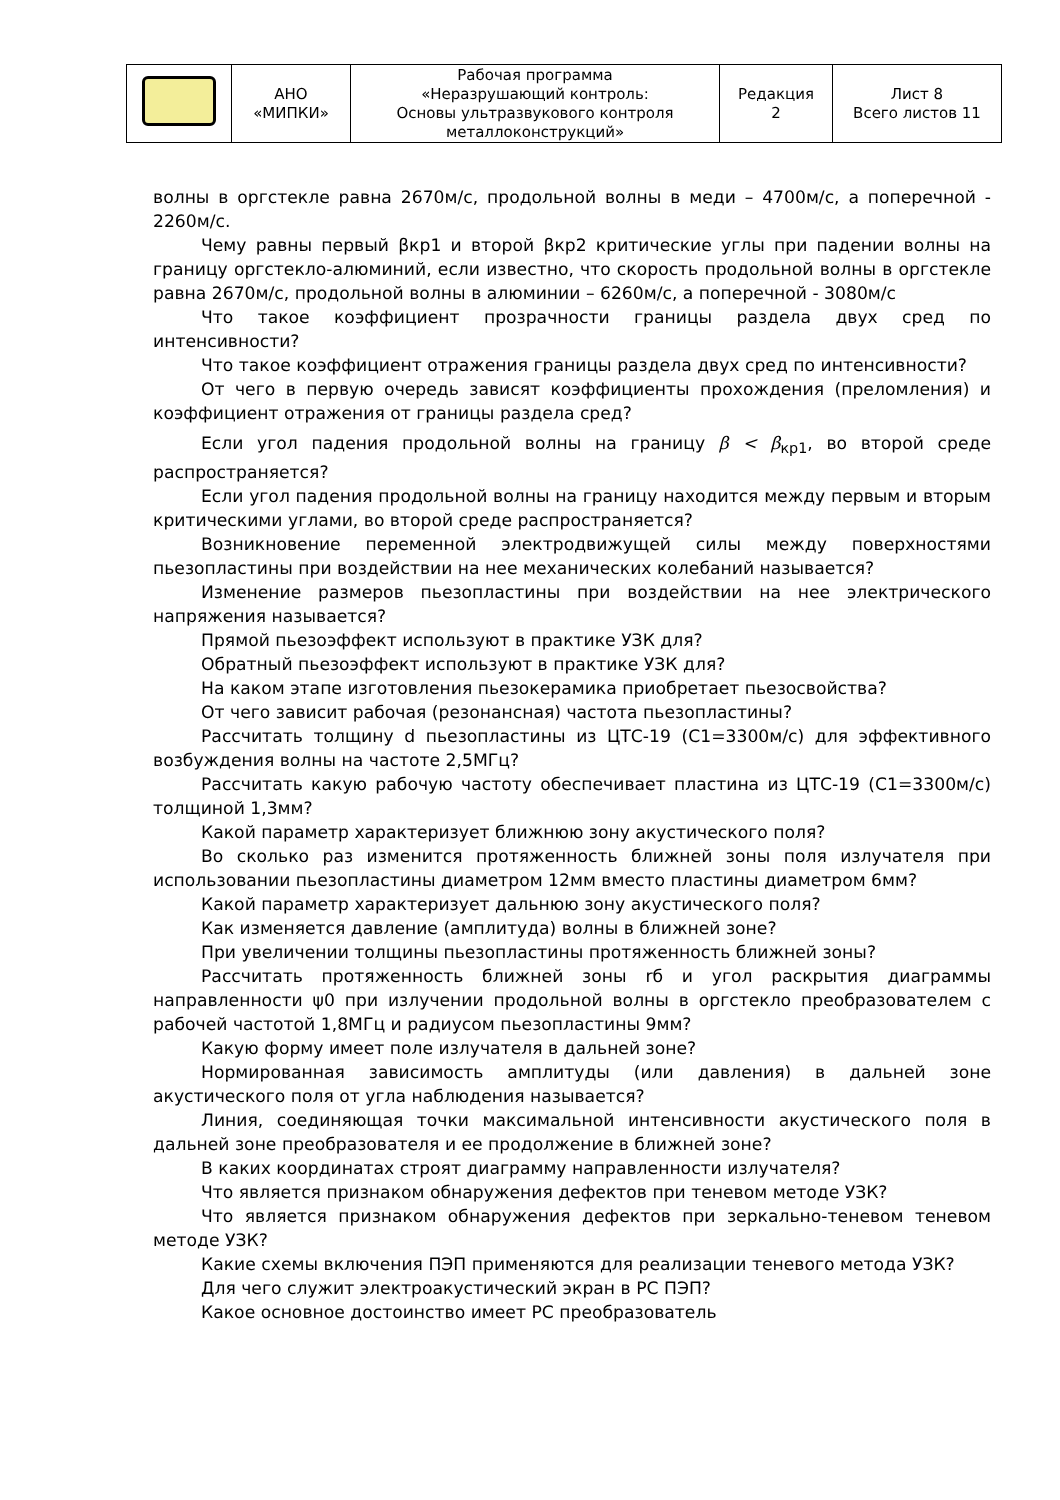| | АНО «МИПКИ» | Рабочая программа «Неразрушающий контроль: Основы ультразвукового контроля металлоконструкций» | Редакция 2 | Лист 8 Всего листов 11 |
волны в оргстекле равна 2670м/с, продольной волны в меди – 4700м/с, а поперечной - 2260м/с.
Чему равны первый βкр1 и второй βкр2 критические углы при падении волны на границу оргстекло-алюминий, если известно, что скорость продольной волны в оргстекле равна 2670м/с, продольной волны в алюминии – 6260м/с, а поперечной - 3080м/с
Что такое коэффициент прозрачности границы раздела двух сред по интенсивности?
Что такое коэффициент отражения границы раздела двух сред по интенсивности?
От чего в первую очередь зависят коэффициенты прохождения (преломления) и коэффициент отражения от границы раздела сред?
Если угол падения продольной волны на границу β < β<sub>кр1</sub>, во второй среде распространяется?
Если угол падения продольной волны на границу находится между первым и вторым критическими углами, во второй среде распространяется?
Возникновение переменной электродвижущей силы между поверхностями пьезопластины при воздействии на нее механических колебаний называется?
Изменение размеров пьезопластины при воздействии на нее электрического напряжения называется?
Прямой пьезоэффект используют в практике УЗК для?
Обратный пьезоэффект используют в практике УЗК для?
На каком этапе изготовления пьезокерамика приобретает пьезосвойства?
От чего зависит рабочая (резонансная) частота пьезопластины?
Рассчитать толщину d пьезопластины из ЦТС-19 (С1=3300м/с) для эффективного возбуждения волны на частоте 2,5МГц?
Рассчитать какую рабочую частоту обеспечивает пластина из ЦТС-19 (С1=3300м/с) толщиной 1,3мм?
Какой параметр характеризует ближнюю зону акустического поля?
Во сколько раз изменится протяженность ближней зоны поля излучателя при использовании пьезопластины диаметром 12мм вместо пластины диаметром 6мм?
Какой параметр характеризует дальнюю зону акустического поля?
Как изменяется давление (амплитуда) волны в ближней зоне?
При увеличении толщины пьезопластины протяженность ближней зоны?
Рассчитать протяженность ближней зоны rб и угол раскрытия диаграммы направленности ψ0 при излучении продольной волны в оргстекло преобразователем с рабочей частотой 1,8МГц и радиусом пьезопластины 9мм?
Какую форму имеет поле излучателя в дальней зоне?
Нормированная зависимость амплитуды (или давления) в дальней зоне акустического поля от угла наблюдения называется?
Линия, соединяющая точки максимальной интенсивности акустического поля в дальней зоне преобразователя и ее продолжение в ближней зоне?
В каких координатах строят диаграмму направленности излучателя?
Что является признаком обнаружения дефектов при теневом методе УЗК?
Что является признаком обнаружения дефектов при зеркально-теневом теневом методе УЗК?
Какие схемы включения ПЭП применяются для реализации теневого метода УЗК?
Для чего служит электроакустический экран в РС ПЭП?
Какое основное достоинство имеет РС преобразователь